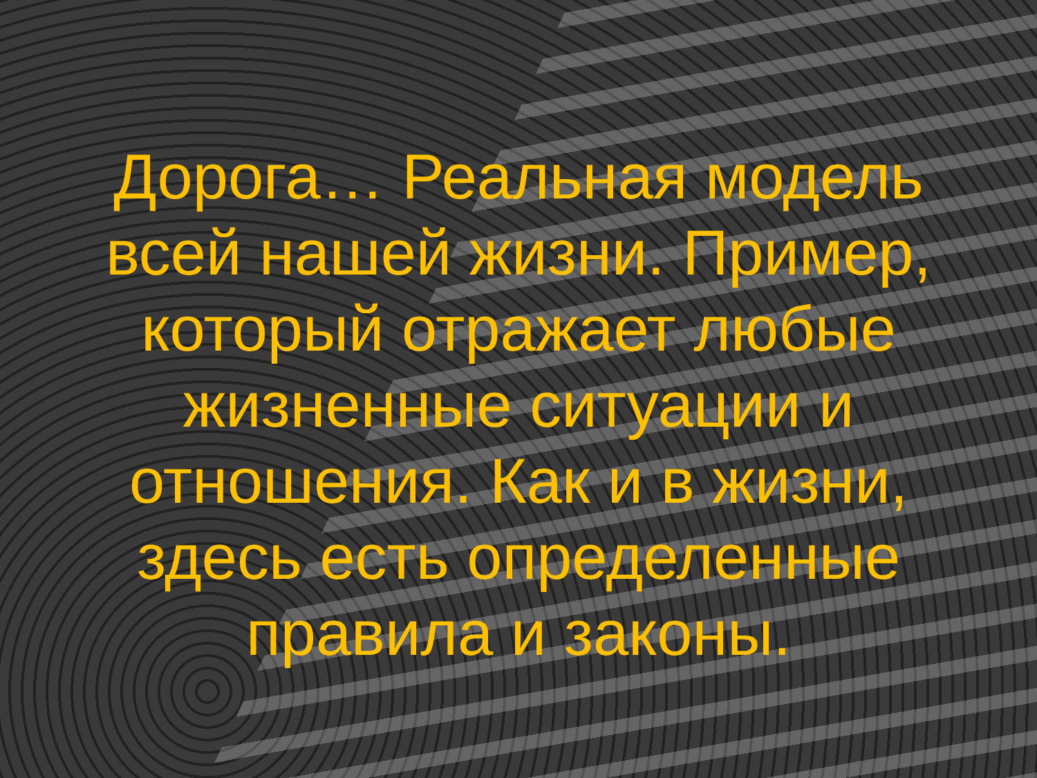Дорога… Реальная модель
всей нашей жизни. Пример,
который отражает любые
жизненные ситуации и
отношения. Как и в жизни,
здесь есть определенные
правила и законы.